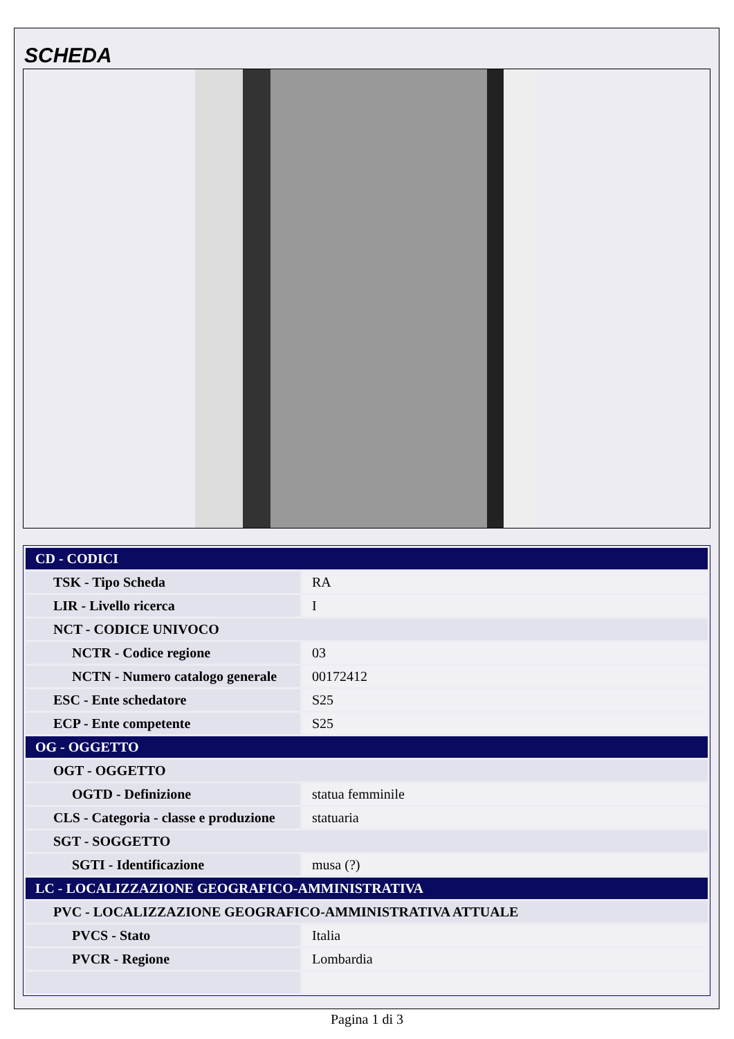SCHEDA
| CD - CODICI | |
| TSK - Tipo Scheda | RA |
| LIR - Livello ricerca | I |
| NCT - CODICE UNIVOCO | |
| NCTR - Codice regione | 03 |
| NCTN - Numero catalogo generale | 00172412 |
| ESC - Ente schedatore | S25 |
| ECP - Ente competente | S25 |
| OG - OGGETTO | |
| OGT - OGGETTO | |
| OGTD - Definizione | statua femminile |
| CLS - Categoria - classe e produzione | statuaria |
| SGT - SOGGETTO | |
| SGTI - Identificazione | musa (?) |
| LC - LOCALIZZAZIONE GEOGRAFICO-AMMINISTRATIVA | |
| PVC - LOCALIZZAZIONE GEOGRAFICO-AMMINISTRATIVA ATTUALE | |
| PVCS - Stato | Italia |
| PVCR - Regione | Lombardia |
Pagina 1 di 3